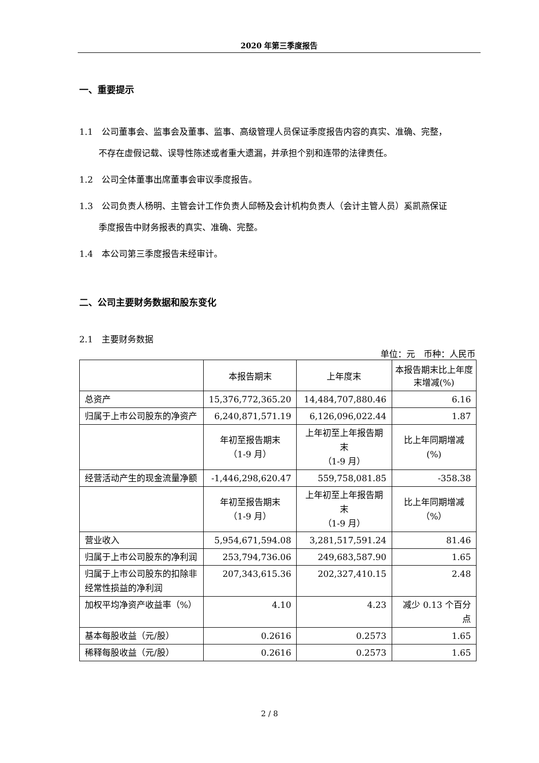2020 年第三季度报告
一、重要提示
1.1　公司董事会、监事会及董事、监事、高级管理人员保证季度报告内容的真实、准确、完整，
不存在虚假记载、误导性陈述或者重大遗漏，并承担个别和连带的法律责任。
1.2　公司全体董事出席董事会审议季度报告。
1.3　公司负责人杨明、主管会计工作负责人邱畅及会计机构负责人（会计主管人员）奚凯燕保证
季度报告中财务报表的真实、准确、完整。
1.4　本公司第三季度报告未经审计。
二、公司主要财务数据和股东变化
2.1　主要财务数据
单位：元　币种：人民币
| | 本报告期末 | 上年度末 | 本报告期末比上年度末增减(%) |
| 总资产 | 15,376,772,365.20 | 14,484,707,880.46 | 6.16 |
| 归属于上市公司股东的净资产 | 6,240,871,571.19 | 6,126,096,022.44 | 1.87 |
| | 年初至报告期末 （1-9 月） | 上年初至上年报告期末 （1-9 月） | 比上年同期增减 (%) |
| 经营活动产生的现金流量净额 | -1,446,298,620.47 | 559,758,081.85 | -358.38 |
| | 年初至报告期末 （1-9 月） | 上年初至上年报告期末 （1-9 月） | 比上年同期增减 （%） |
| 营业收入 | 5,954,671,594.08 | 3,281,517,591.24 | 81.46 |
| 归属于上市公司股东的净利润 | 253,794,736.06 | 249,683,587.90 | 1.65 |
| 归属于上市公司股东的扣除非经常性损益的净利润 | 207,343,615.36 | 202,327,410.15 | 2.48 |
| 加权平均净资产收益率（%） | 4.10 | 4.23 | 减少 0.13 个百分点 |
| 基本每股收益（元/股） | 0.2616 | 0.2573 | 1.65 |
| 稀释每股收益（元/股） | 0.2616 | 0.2573 | 1.65 |
2 / 8